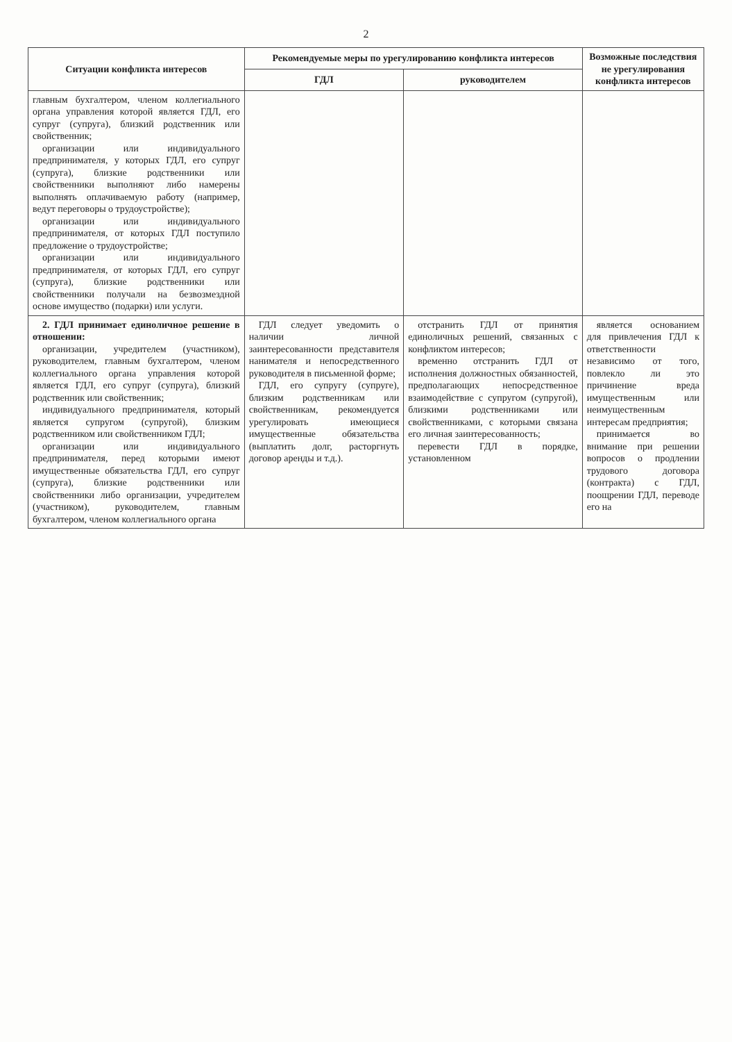2
| Ситуации конфликта интересов | Рекомендуемые меры по урегулированию конфликта интересов | | Возможные последствия не урегулирования конфликта интересов |
| --- | --- | --- | --- |
| | ГДЛ | руководителем | |
| главным бухгалтером, членом коллегиального органа управления которой является ГДЛ, его супруг (супруга), близкий родственник или свойственник; организации или индивидуального предпринимателя, у которых ГДЛ, его супруг (супруга), близкие родственники или свойственники выполняют либо намерены выполнять оплачиваемую работу (например, ведут переговоры о трудоустройстве); организации или индивидуального предпринимателя, от которых ГДЛ поступило предложение о трудоустройстве; организации или индивидуального предпринимателя, от которых ГДЛ, его супруг (супруга), близкие родственники или свойственники получали на безвозмездной основе имущество (подарки) или услуги. | | | |
| 2. ГДЛ принимает единоличное решение в отношении: организации, учредителем (участником), руководителем, главным бухгалтером, членом коллегиального органа управления которой является ГДЛ, его супруг (супруга), близкий родственник или свойственник; индивидуального предпринимателя, который является супругом (супругой), близким родственником или свойственником ГДЛ; организации или индивидуального предпринимателя, перед которыми имеют имущественные обязательства ГДЛ, его супруг (супруга), близкие родственники или свойственники либо организации, учредителем (участником), руководителем, главным бухгалтером, членом коллегиального органа | ГДЛ следует уведомить о наличии личной заинтересованности представителя нанимателя и непосредственного руководителя в письменной форме; ГДЛ, его супругу (супруге), близким родственникам или свойственникам, рекомендуется урегулировать имеющиеся имущественные обязательства (выплатить долг, расторгнуть договор аренды и т.д.). | отстранить ГДЛ от принятия единоличных решений, связанных с конфликтом интересов; временно отстранить ГДЛ от исполнения должностных обязанностей, предполагающих непосредственное взаимодействие с супругом (супругой), близкими родственниками или свойственниками, с которыми связана его личная заинтересованность; перевести ГДЛ в порядке, установленном | является основанием для привлечения ГДЛ к ответственности независимо от того, повлекло ли это причинение вреда имущественным или неимущественным интересам предприятия; принимается во внимание при решении вопросов о продлении трудового договора (контракта) с ГДЛ, поощрении ГДЛ, переводе его на |